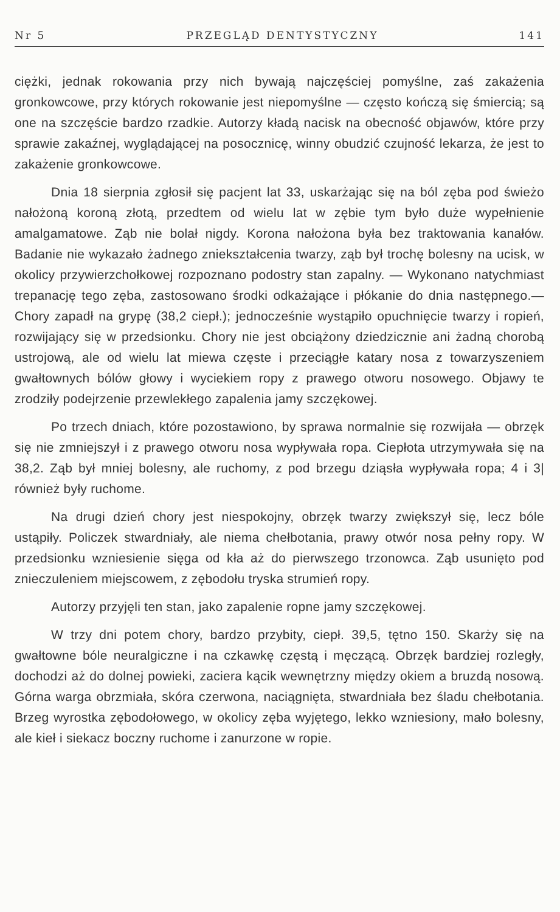Nr 5 PRZEGLĄD DENTYSTYCZNY 141
ciężki, jednak rokowania przy nich bywają najczęściej pomyślne, zaś zakażenia gronkowcowe, przy których rokowanie jest niepomyślne — często kończą się śmiercią; są one na szczęście bardzo rzadkie. Autorzy kładą nacisk na obecność objawów, które przy sprawie zakaźnej, wyglądającej na posocznicę, winny obudzić czujność lekarza, że jest to zakażenie gronkowcowe.
Dnia 18 sierpnia zgłosił się pacjent lat 33, uskarżając się na ból zęba pod świeżo nałożoną koroną złotą, przedtem od wielu lat w zębie tym było duże wypełnienie amalgamatowe. Ząb nie bolał nigdy. Korona nałożona była bez traktowania kanałów. Badanie nie wykazało żadnego zniekształcenia twarzy, ząb był trochę bolesny na ucisk, w okolicy przywierzchołkowej rozpoznano podostry stan zapalny. — Wykonano natychmiast trepanację tego zęba, zastosowano środki odkażające i płókanie do dnia następnego.—Chory zapadł na grypę (38,2 ciepł.); jednocześnie wystąpiło opuchnięcie twarzy i ropień, rozwijający się w przedsionku. Chory nie jest obciążony dziedzicznie ani żadną chorobą ustrojową, ale od wielu lat miewa częste i przeciągłe katary nosa z towarzyszeniem gwałtownych bólów głowy i wyciekiem ropy z prawego otworu nosowego. Objawy te zrodziły podejrzenie przewlekłego zapalenia jamy szczękowej.
Po trzech dniach, które pozostawiono, by sprawa normalnie się rozwijała — obrzęk się nie zmniejszył i z prawego otworu nosa wypływała ropa. Ciepłota utrzymywała się na 38,2. Ząb był mniej bolesny, ale ruchomy, z pod brzegu dziąsła wypływała ropa; 4 i 3| również były ruchome.
Na drugi dzień chory jest niespokojny, obrzęk twarzy zwiększył się, lecz bóle ustąpiły. Policzek stwardniały, ale niema chełbotania, prawy otwór nosa pełny ropy. W przedsionku wzniesienie sięga od kła aż do pierwszego trzonowca. Ząb usunięto pod znieczuleniem miejscowem, z zębodołu tryska strumień ropy.
Autorzy przyjęli ten stan, jako zapalenie ropne jamy szczękowej.
W trzy dni potem chory, bardzo przybity, ciepł. 39,5, tętno 150. Skarży się na gwałtowne bóle neuralgiczne i na czkawkę częstą i męczącą. Obrzęk bardziej rozległy, dochodzi aż do dolnej powieki, zaciera kącik wewnętrzny między okiem a bruzdą nosową. Górna warga obrzmiała, skóra czerwona, naciągnięta, stwardniała bez śladu chełbotania. Brzeg wyrostka zębodołowego, w okolicy zęba wyjętego, lekko wzniesiony, mało bolesny, ale kieł i siekacz boczny ruchome i zanurzone w ropie.